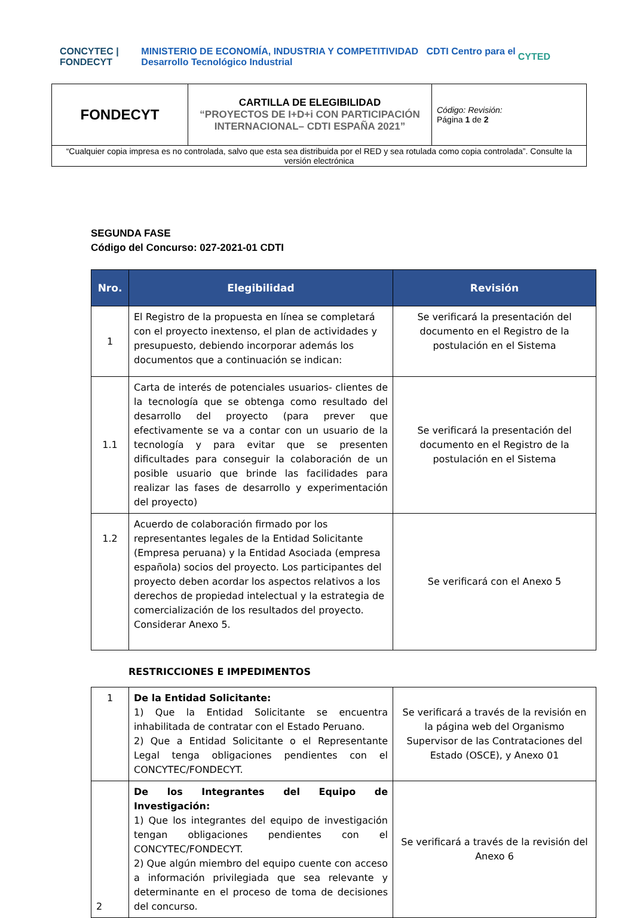CONCYTEC | FONDECYT MINISTERIO DE ECONOMÍA, INDUSTRIA Y COMPETITIVIDAD CDTI Centro para el Desarrollo Tecnológico Industrial CYTED
| FONDECYT | CARTILLA DE ELEGIBILIDAD “PROYECTOS DE I+D+i CON PARTICIPACIÓN INTERNACIONAL– CDTI ESPAÑA 2021” | Código: Revisión: Página 1 de 2 |
| “Cualquier copia impresa es no controlada, salvo que esta sea distribuida por el RED y sea rotulada como copia controlada”. Consulte la versión electrónica | | |
SEGUNDA FASE
Código del Concurso: 027-2021-01 CDTI
| Nro. | Elegibilidad | Revisión |
| --- | --- | --- |
| 1 | El Registro de la propuesta en línea se completará con el proyecto inextenso, el plan de actividades y presupuesto, debiendo incorporar además los documentos que a continuación se indican: | Se verificará la presentación del documento en el Registro de la postulación en el Sistema |
| 1.1 | Carta de interés de potenciales usuarios- clientes de la tecnología que se obtenga como resultado del desarrollo del proyecto (para prever que efectivamente se va a contar con un usuario de la tecnología y para evitar que se presenten dificultades para conseguir la colaboración de un posible usuario que brinde las facilidades para realizar las fases de desarrollo y experimentación del proyecto) | Se verificará la presentación del documento en el Registro de la postulación en el Sistema |
| 1.2 | Acuerdo de colaboración firmado por los representantes legales de la Entidad Solicitante (Empresa peruana) y la Entidad Asociada (empresa española) socios del proyecto. Los participantes del proyecto deben acordar los aspectos relativos a los derechos de propiedad intelectual y la estrategia de comercialización de los resultados del proyecto. Considerar Anexo 5. | Se verificará con el Anexo 5 |
RESTRICCIONES E IMPEDIMENTOS
| 1 | De la Entidad Solicitante: 1) Que la Entidad Solicitante se encuentra inhabilitada de contratar con el Estado Peruano. 2) Que a Entidad Solicitante o el Representante Legal tenga obligaciones pendientes con el CONCYTEC/FONDECYT. | Se verificará a través de la revisión en la página web del Organismo Supervisor de las Contrataciones del Estado (OSCE), y Anexo 01 |
| 2 | De los Integrantes del Equipo de Investigación: 1) Que los integrantes del equipo de investigación tengan obligaciones pendientes con el CONCYTEC/FONDECYT. 2) Que algún miembro del equipo cuente con acceso a información privilegiada que sea relevante y determinante en el proceso de toma de decisiones del concurso. | Se verificará a través de la revisión del Anexo 6 |